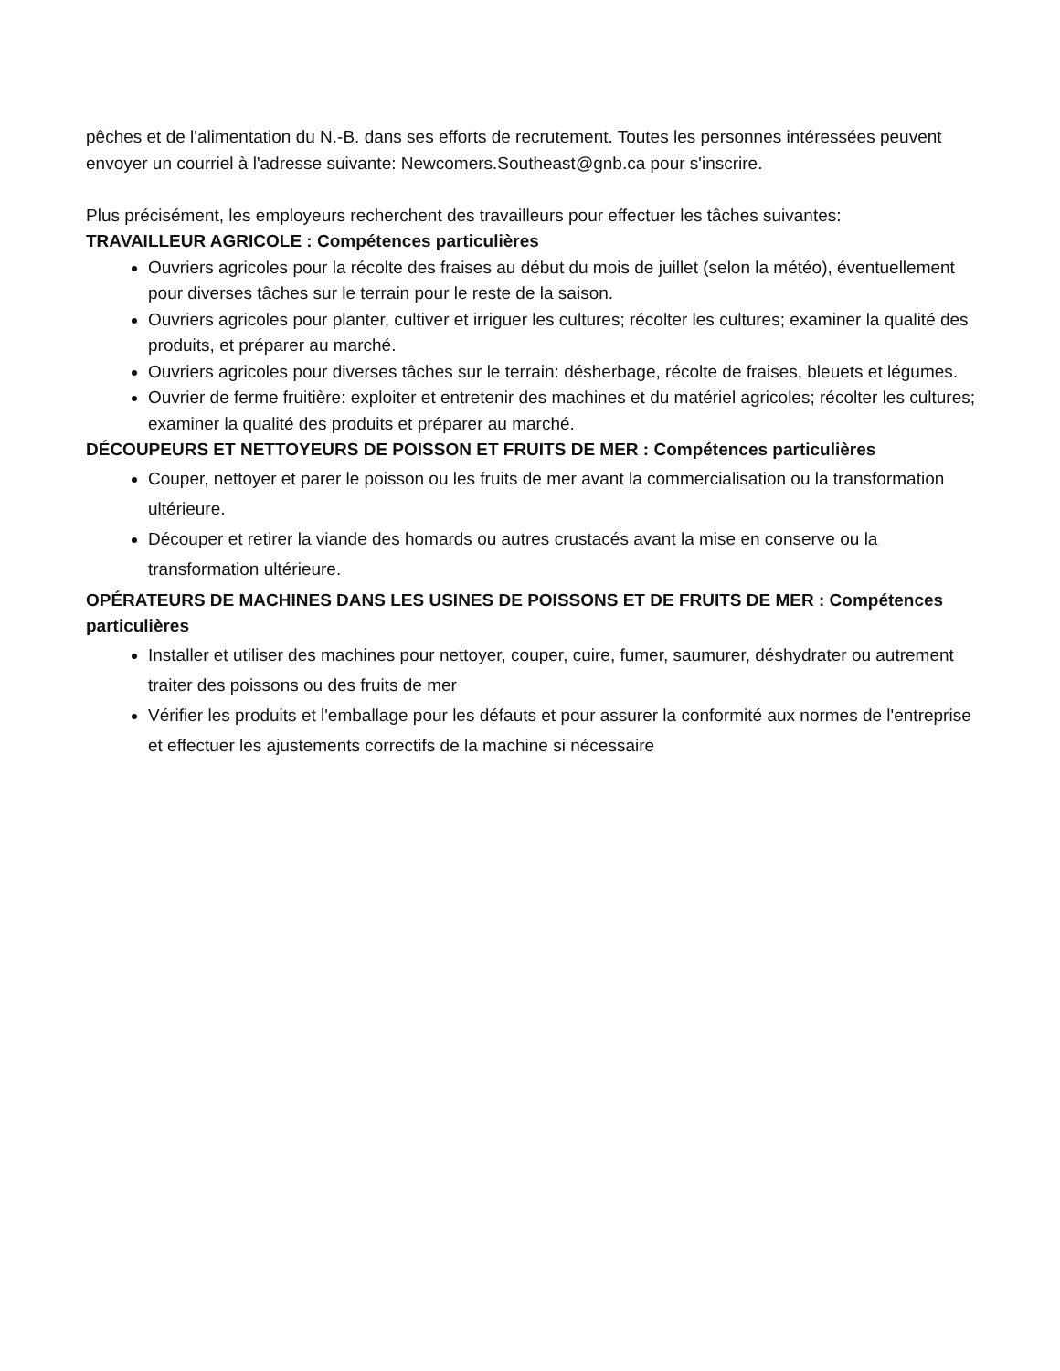pêches et de l'alimentation du N.-B. dans ses efforts de recrutement. Toutes les personnes intéressées peuvent envoyer un courriel à l'adresse suivante: Newcomers.Southeast@gnb.ca pour s'inscrire.
Plus précisément, les employeurs recherchent des travailleurs pour effectuer les tâches suivantes:
TRAVAILLEUR AGRICOLE : Compétences particulières
Ouvriers agricoles pour la récolte des fraises au début du mois de juillet (selon la météo), éventuellement pour diverses tâches sur le terrain pour le reste de la saison.
Ouvriers agricoles pour planter, cultiver et irriguer les cultures; récolter les cultures; examiner la qualité des produits, et préparer au marché.
Ouvriers agricoles pour diverses tâches sur le terrain: désherbage, récolte de fraises, bleuets et légumes.
Ouvrier de ferme fruitière: exploiter et entretenir des machines et du matériel agricoles; récolter les cultures; examiner la qualité des produits et préparer au marché.
DÉCOUPEURS ET NETTOYEURS DE POISSON ET FRUITS DE MER : Compétences particulières
Couper, nettoyer et parer le poisson ou les fruits de mer avant la commercialisation ou la transformation ultérieure.
Découper et retirer la viande des homards ou autres crustacés avant la mise en conserve ou la transformation ultérieure.
OPÉRATEURS DE MACHINES DANS LES USINES DE POISSONS ET DE FRUITS DE MER : Compétences particulières
Installer et utiliser des machines pour nettoyer, couper, cuire, fumer, saumurer, déshydrater ou autrement traiter des poissons ou des fruits de mer
Vérifier les produits et l'emballage pour les défauts et pour assurer la conformité aux normes de l'entreprise et effectuer les ajustements correctifs de la machine si nécessaire